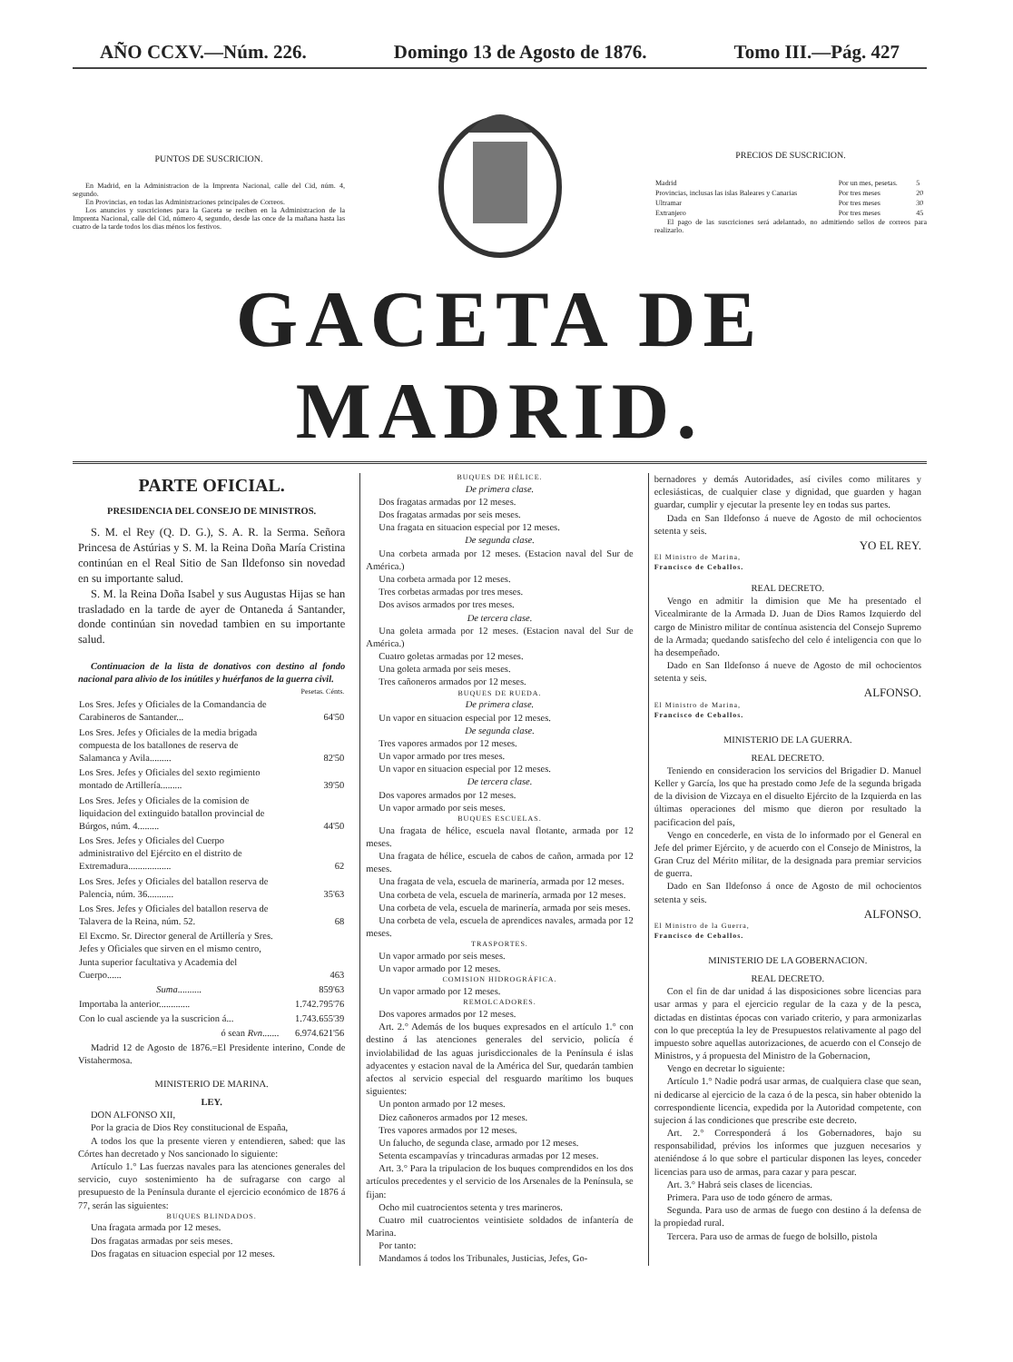AÑO CCXV.—Núm. 226. Domingo 13 de Agosto de 1876. Tomo III.—Pág. 427
PUNTOS DE SUSCRICION.
En Madrid, en la Administracion de la Imprenta Nacional, calle del Cid, núm. 4, segundo.
En Provincias, en todas las Administraciones principales de Correos.
Los anuncios y suscriciones para la Gaceta se reciben en la Administracion de la Imprenta Nacional, calle del Cid, número 4, segundo, desde las once de la mañana hasta las cuatro de la tarde todos los dias ménos los festivos.
PRECIOS DE SUSCRICION.
| Madrid | Por un mes, pesetas. | 5 |
| Provincias, inclusas las islas Baleares y Canarias | Por tres meses | 20 |
| Ultramar | Por tres meses | 30 |
| Extranjero | Por tres meses | 45 |
El pago de las suscriciones será adelantado, no admitiendo sellos de correos para realizarlo.
GACETA DE MADRID.
PARTE OFICIAL.
PRESIDENCIA DEL CONSEJO DE MINISTROS.
S. M. el Rey (Q. D. G.), S. A. R. la Serma. Señora Princesa de Astúrias y S. M. la Reina Doña María Cristina continúan en el Real Sitio de San Ildefonso sin novedad en su importante salud.
S. M. la Reina Doña Isabel y sus Augustas Hijas se han trasladado en la tarde de ayer de Ontaneda á Santander, donde continúan sin novedad tambien en su importante salud.
Continuacion de la lista de donativos con destino al fondo nacional para alivio de los inútiles y huérfanos de la guerra civil.
| | Pesetas. Cénts. |
| --- | --- |
| Los Sres. Jefes y Oficiales de la Comandancia de Carabineros de Santander... | 64'50 |
| Los Sres. Jefes y Oficiales de la media brigada compuesta de los batallones de reserva de Salamanca y Avila......... | 82'50 |
| Los Sres. Jefes y Oficiales del sexto regimiento montado de Artillería......... | 39'50 |
| Los Sres. Jefes y Oficiales de la comision de liquidacion del extinguido batallon provincial de Búrgos, núm. 4......... | 44'50 |
| Los Sres. Jefes y Oficiales del Cuerpo administrativo del Ejército en el distrito de Extremadura.................. | 62 |
| Los Sres. Jefes y Oficiales del batallon reserva de Palencia, núm. 36........... | 35'63 |
| Los Sres. Jefes y Oficiales del batallon reserva de Talavera de la Reina, núm. 52. | 68 |
| El Excmo. Sr. Director general de Artillería y Sres. Jefes y Oficiales que sirven en el mismo centro, Junta superior facultativa y Academia del Cuerpo...... | 463 |
| Suma .......... | 859'63 |
| Importaba la anterior............. | 1.742.795'76 |
| Con lo cual asciende ya la suscricion á... | 1.743.655'39 |
| ó sean Rvn ....... | 6.974.621'56 |
Madrid 12 de Agosto de 1876.=El Presidente interino, Conde de Vistahermosa.
MINISTERIO DE MARINA.
LEY.
DON ALFONSO XII,
Por la gracia de Dios Rey constitucional de España,
A todos los que la presente vieren y entendieren, sabed: que las Córtes han decretado y Nos sancionado lo siguiente:
Artículo 1.° Las fuerzas navales para las atenciones generales del servicio, cuyo sostenimiento ha de sufragarse con cargo al presupuesto de la Península durante el ejercicio económico de 1876 á 77, serán las siguientes:
BUQUES BLINDADOS.
Una fragata armada por 12 meses.
Dos fragatas armadas por seis meses.
Dos fragatas en situacion especial por 12 meses.
BUQUES DE HÉLICE.
De primera clase.
Dos fragatas armadas por 12 meses.
Dos fragatas armadas por seis meses.
Una fragata en situacion especial por 12 meses.
De segunda clase.
Una corbeta armada por 12 meses. (Estacion naval del Sur de América.)
Una corbeta armada por 12 meses.
Tres corbetas armadas por tres meses.
Dos avisos armados por tres meses.
De tercera clase.
Una goleta armada por 12 meses. (Estacion naval del Sur de América.)
Cuatro goletas armadas por 12 meses.
Una goleta armada por seis meses.
Tres cañoneros armados por 12 meses.
BUQUES DE RUEDA.
De primera clase.
Un vapor en situacion especial por 12 meses.
De segunda clase.
Tres vapores armados por 12 meses.
Un vapor armado por tres meses.
Un vapor en situacion especial por 12 meses.
De tercera clase.
Dos vapores armados por 12 meses.
Un vapor armado por seis meses.
BUQUES ESCUELAS.
Una fragata de hélice, escuela naval flotante, armada por 12 meses.
Una fragata de hélice, escuela de cabos de cañon, armada por 12 meses.
Una fragata de vela, escuela de marinería, armada por 12 meses.
Una corbeta de vela, escuela de marinería, armada por 12 meses.
Una corbeta de vela, escuela de marinería, armada por seis meses.
Una corbeta de vela, escuela de aprendices navales, armada por 12 meses.
TRASPORTES.
Un vapor armado por seis meses.
Un vapor armado por 12 meses.
COMISION HIDROGRÁFICA.
Un vapor armado por 12 meses.
REMOLCADORES.
Dos vapores armados por 12 meses.
Art. 2.° Además de los buques expresados en el artículo 1.° con destino á las atenciones generales del servicio, policía é inviolabilidad de las aguas jurisdiccionales de la Península é islas adyacentes y estacion naval de la América del Sur, quedarán tambien afectos al servicio especial del resguardo marítimo los buques siguientes:
Un ponton armado por 12 meses.
Diez cañoneros armados por 12 meses.
Tres vapores armados por 12 meses.
Un falucho, de segunda clase, armado por 12 meses.
Setenta escampavías y trincaduras armadas por 12 meses.
Art. 3.° Para la tripulacion de los buques comprendidos en los dos artículos precedentes y el servicio de los Arsenales de la Península, se fijan:
Ocho mil cuatrocientos setenta y tres marineros.
Cuatro mil cuatrocientos veintisiete soldados de infantería de Marina.
Por tanto:
Mandamos á todos los Tribunales, Justicias, Jefes, Go-
bernadores y demás Autoridades, así civiles como militares y eclesiásticas, de cualquier clase y dignidad, que guarden y hagan guardar, cumplir y ejecutar la presente ley en todas sus partes.
Dada en San Ildefonso á nueve de Agosto de mil ochocientos setenta y seis.
YO EL REY.
El Ministro de Marina,
Francisco de Ceballos.
REAL DECRETO.
Vengo en admitir la dimision que Me ha presentado el Vicealmirante de la Armada D. Juan de Dios Ramos Izquierdo del cargo de Ministro militar de contínua asistencia del Consejo Supremo de la Armada; quedando satisfecho del celo é inteligencia con que lo ha desempeñado.
Dado en San Ildefonso á nueve de Agosto de mil ochocientos setenta y seis.
ALFONSO.
El Ministro de Marina,
Francisco de Ceballos.
MINISTERIO DE LA GUERRA.
REAL DECRETO.
Teniendo en consideracion los servicios del Brigadier D. Manuel Keller y García, los que ha prestado como Jefe de la segunda brigada de la division de Vizcaya en el disuelto Ejército de la Izquierda en las últimas operaciones del mismo que dieron por resultado la pacificacion del país,
Vengo en concederle, en vista de lo informado por el General en Jefe del primer Ejército, y de acuerdo con el Consejo de Ministros, la Gran Cruz del Mérito militar, de la designada para premiar servicios de guerra.
Dado en San Ildefonso á once de Agosto de mil ochocientos setenta y seis.
ALFONSO.
El Ministro de la Guerra,
Francisco de Ceballos.
MINISTERIO DE LA GOBERNACION.
REAL DECRETO.
Con el fin de dar unidad á las disposiciones sobre licencias para usar armas y para el ejercicio regular de la caza y de la pesca, dictadas en distintas épocas con variado criterio, y para armonizarlas con lo que preceptúa la ley de Presupuestos relativamente al pago del impuesto sobre aquellas autorizaciones, de acuerdo con el Consejo de Ministros, y á propuesta del Ministro de la Gobernacion,
Vengo en decretar lo siguiente:
Artículo 1.° Nadie podrá usar armas, de cualquiera clase que sean, ni dedicarse al ejercicio de la caza ó de la pesca, sin haber obtenido la correspondiente licencia, expedida por la Autoridad competente, con sujecion á las condiciones que prescribe este decreto.
Art. 2.° Corresponderá á los Gobernadores, bajo su responsabilidad, prévios los informes que juzguen necesarios y ateniéndose á lo que sobre el particular disponen las leyes, conceder licencias para uso de armas, para cazar y para pescar.
Art. 3.° Habrá seis clases de licencias.
Primera. Para uso de todo género de armas.
Segunda. Para uso de armas de fuego con destino á la defensa de la propiedad rural.
Tercera. Para uso de armas de fuego de bolsillo, pistola